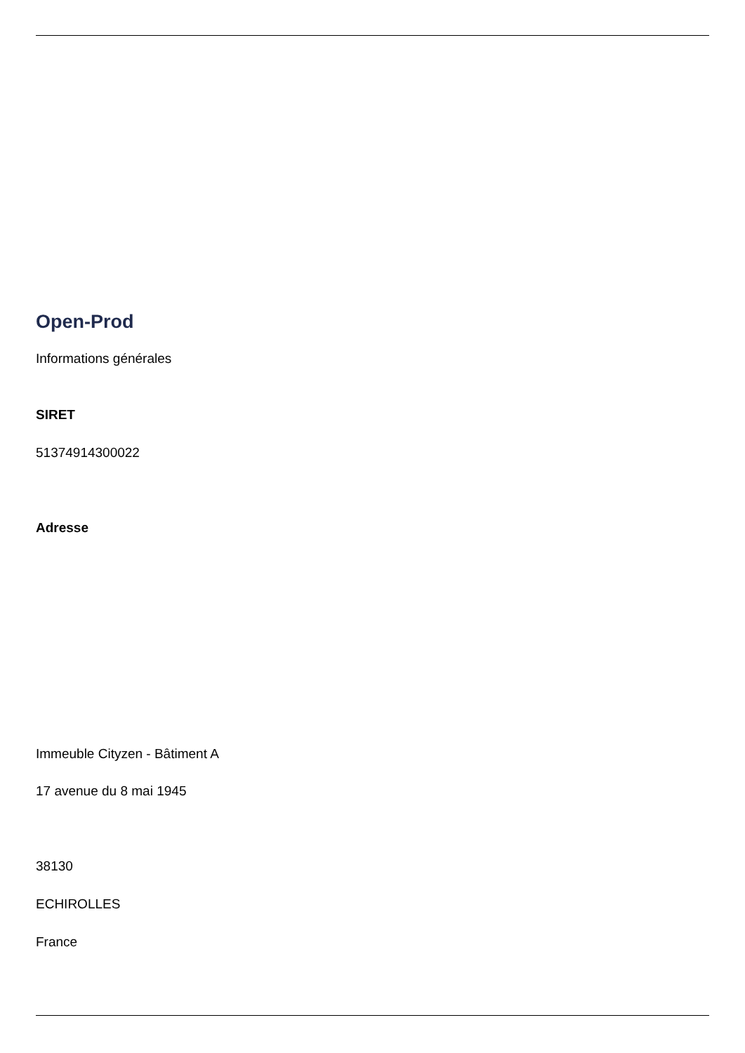Open-Prod
Informations générales
SIRET
51374914300022
Adresse
Immeuble Cityzen - Bâtiment A
17 avenue du 8 mai 1945
38130
ECHIROLLES
France